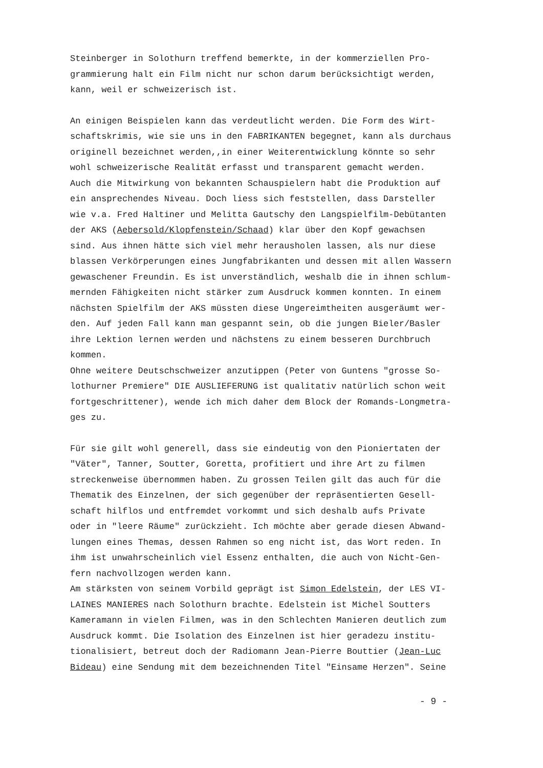Steinberger in Solothurn treffend bemerkte, in der kommerziellen Pro-
grammierung halt ein Film nicht nur schon darum berücksichtigt werden,
kann, weil er schweizerisch ist.
An einigen Beispielen kann das verdeutlicht werden. Die Form des Wirt-
schaftskrimis, wie sie uns in den FABRIKANTEN begegnet, kann als durchaus
originell bezeichnet werden,,in einer Weiterentwicklung könnte so sehr
wohl schweizerische Realität erfasst und transparent gemacht werden.
Auch die Mitwirkung von bekannten Schauspielern habt die Produktion auf
ein ansprechendes Niveau. Doch liess sich feststellen, dass Darsteller
wie v.a. Fred Haltiner und Melitta Gautschy den Langspielfilm-Debütanten
der AKS (Aebersold/Klopfenstein/Schaad) klar über den Kopf gewachsen
sind. Aus ihnen hätte sich viel mehr herausholen lassen, als nur diese
blassen Verkörperungen eines Jungfabrikanten und dessen mit allen Wassern
gewaschener Freundin. Es ist unverständlich, weshalb die in ihnen schlum-
mernden Fähigkeiten nicht stärker zum Ausdruck kommen konnten. In einem
nächsten Spielfilm der AKS müssten diese Ungereimtheiten ausgeräumt wer-
den. Auf jeden Fall kann man gespannt sein, ob die jungen Bieler/Basler
ihre Lektion lernen werden und nächstens zu einem besseren Durchbruch
kommen.
Ohne weitere Deutschschweizer anzutippen (Peter von Guntens "grosse So-
lothurner Premiere" DIE AUSLIEFERUNG ist qualitativ natürlich schon weit
fortgeschrittener), wende ich mich daher dem Block der Romands-Longmetra-
ges zu.
Für sie gilt wohl generell, dass sie eindeutig von den Pioniertaten der
"Väter", Tanner, Soutter, Goretta, profitiert und ihre Art zu filmen
streckenweise übernommen haben. Zu grossen Teilen gilt das auch für die
Thematik des Einzelnen, der sich gegenüber der repräsentierten Gesell-
schaft hilflos und entfremdet vorkommt und sich deshalb aufs Private
oder in "leere Räume" zurückzieht. Ich möchte aber gerade diesen Abwand-
lungen eines Themas, dessen Rahmen so eng nicht ist, das Wort reden. In
ihm ist unwahrscheinlich viel Essenz enthalten, die auch von Nicht-Gen-
fern nachvollzogen werden kann.
Am stärksten von seinem Vorbild geprägt ist Simon Edelstein, der LES VI-
LAINES MANIERES nach Solothurn brachte. Edelstein ist Michel Soutters
Kameramann in vielen Filmen, was in den Schlechten Manieren deutlich zum
Ausdruck kommt. Die Isolation des Einzelnen ist hier geradezu institu-
tionalisiert, betreut doch der Radiomann Jean-Pierre Bouttier (Jean-Luc
Bideau) eine Sendung mit dem bezeichnenden Titel "Einsame Herzen". Seine
- 9 -